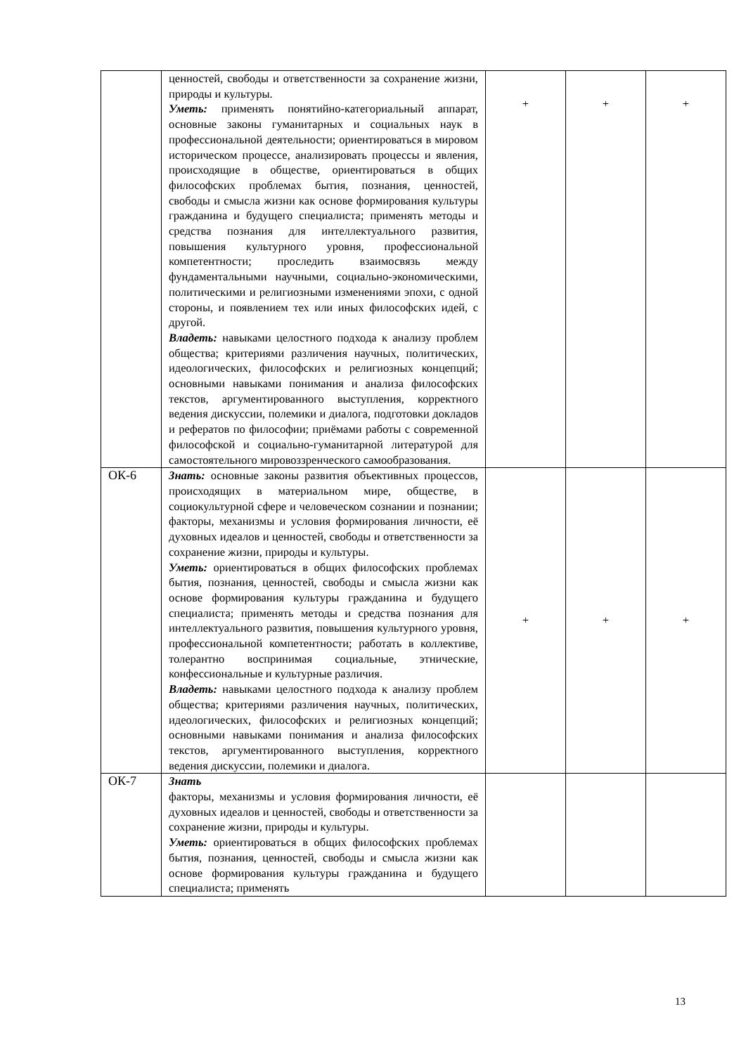| | ценностей, свободы и ответственности за сохранение жизни, природы и культуры. Уметь: применять понятийно-категориальный аппарат, основные законы гуманитарных и социальных наук в профессиональной деятельности; ориентироваться в мировом историческом процессе, анализировать процессы и явления, происходящие в обществе, ориентироваться в общих философских проблемах бытия, познания, ценностей, свободы и смысла жизни как основе формирования культуры гражданина и будущего специалиста; применять методы и средства познания для интеллектуального развития, повышения культурного уровня, профессиональной компетентности; проследить взаимосвязь между фундаментальными научными, социально-экономическими, политическими и религиозными изменениями эпохи, с одной стороны, и появлением тех или иных философских идей, с другой. Владеть: навыками целостного подхода к анализу проблем общества; критериями различения научных, политических, идеологических, философских и религиозных концепций; основными навыками понимания и анализа философских текстов, аргументированного выступления, корректного ведения дискуссии, полемики и диалога, подготовки докладов и рефератов по философии; приёмами работы с современной философской и социально-гуманитарной литературой для самостоятельного мировоззренческого самообразования. | + | + | + |
| ОК-6 | Знать: основные законы развития объективных процессов, происходящих в материальном мире, обществе, в социокультурной сфере и человеческом сознании и познании; факторы, механизмы и условия формирования личности, её духовных идеалов и ценностей, свободы и ответственности за сохранение жизни, природы и культуры. Уметь: ориентироваться в общих философских проблемах бытия, познания, ценностей, свободы и смысла жизни как основе формирования культуры гражданина и будущего специалиста; применять методы и средства познания для интеллектуального развития, повышения культурного уровня, профессиональной компетентности; работать в коллективе, толерантно воспринимая социальные, этнические, конфессиональные и культурные различия. Владеть: навыками целостного подхода к анализу проблем общества; критериями различения научных, политических, идеологических, философских и религиозных концепций; основными навыками понимания и анализа философских текстов, аргументированного выступления, корректного ведения дискуссии, полемики и диалога. | + | + | + |
| ОК-7 | Знать факторы, механизмы и условия формирования личности, её духовных идеалов и ценностей, свободы и ответственности за сохранение жизни, природы и культуры. Уметь: ориентироваться в общих философских проблемах бытия, познания, ценностей, свободы и смысла жизни как основе формирования культуры гражданина и будущего специалиста; применять | | | |
13